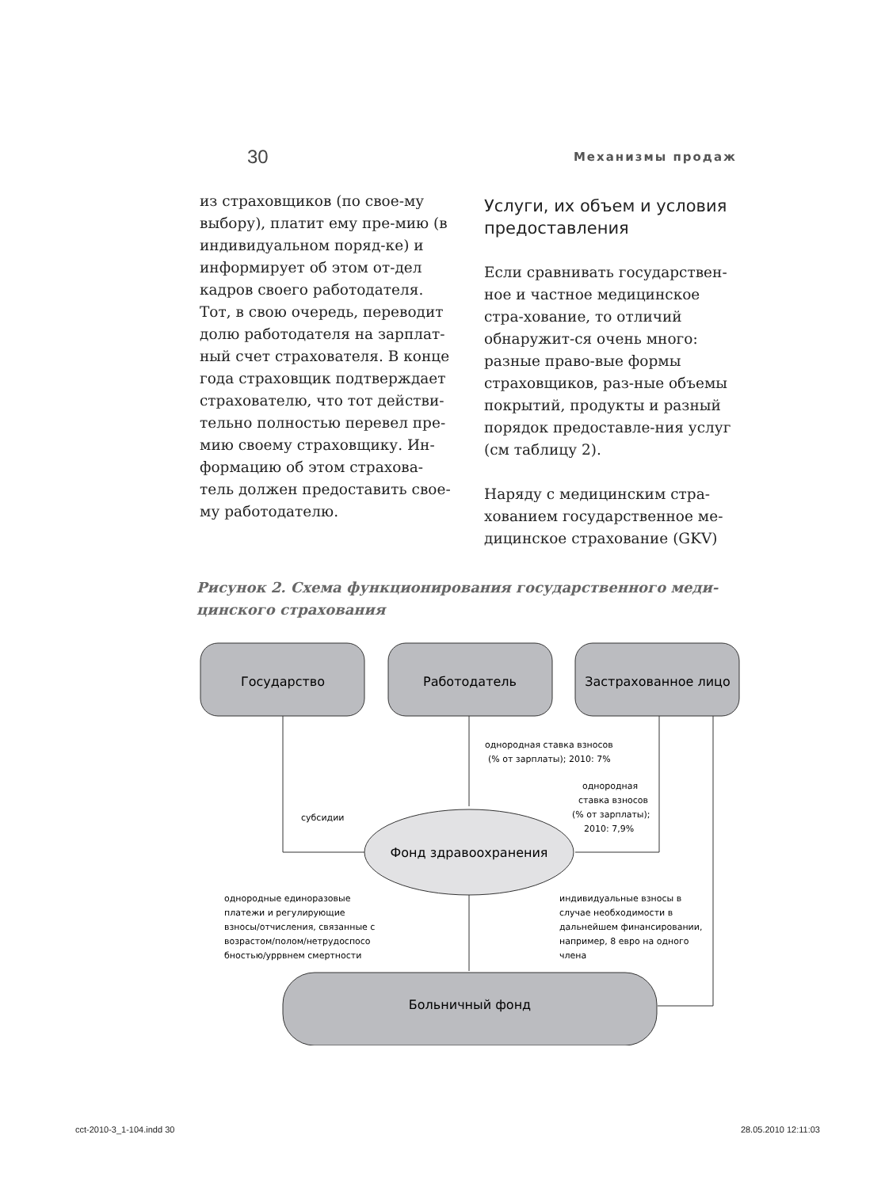30 Механизмы продаж
из страховщиков (по свое-му выбору), платит ему пре-мию (в индивидуальном поряд-ке) и информирует об этом от-дел кадров своего работодателя. Тот, в свою очередь, переводит долю работодателя на зарплат-ный счет страхователя. В конце года страховщик подтверждает страхователю, что тот действи-тельно полностью перевел пре-мию своему страховщику. Ин-формацию об этом страхова-тель должен предоставить свое-му работодателю.
Услуги, их объем и условия предоставления
Если сравнивать государствен-ное и частное медицинское стра-хование, то отличий обнаружит-ся очень много: разные право-вые формы страховщиков, раз-ные объемы покрытий, продукты и разный порядок предоставле-ния услуг (см таблицу 2).
Наряду с медицинским стра-хованием государственное ме-дицинское страхование (GKV)
Рисунок 2. Схема функционирования государственного меди-цинского страхования
Государство
Работодатель
Застрахованное лицо
Фонд здравоохранения
Больничный фонд
однородная ставка взносов
(% от зарплаты); 2010: 7%
субсидии
однородная
ставка взносов
(% от зарплаты);
2010: 7,9%
однородные единоразовые
платежи и регулирующие
взносы/отчисления, связанные с
возрастом/полом/нетрудоспосо
бностью/уррвнем смертности
индивидуальные взносы в
случае необходимости в
дальнейшем финансировании,
например, 8 евро на одного
члена
cct-2010-3_1-104.indd 30 28.05.2010 12:11:03